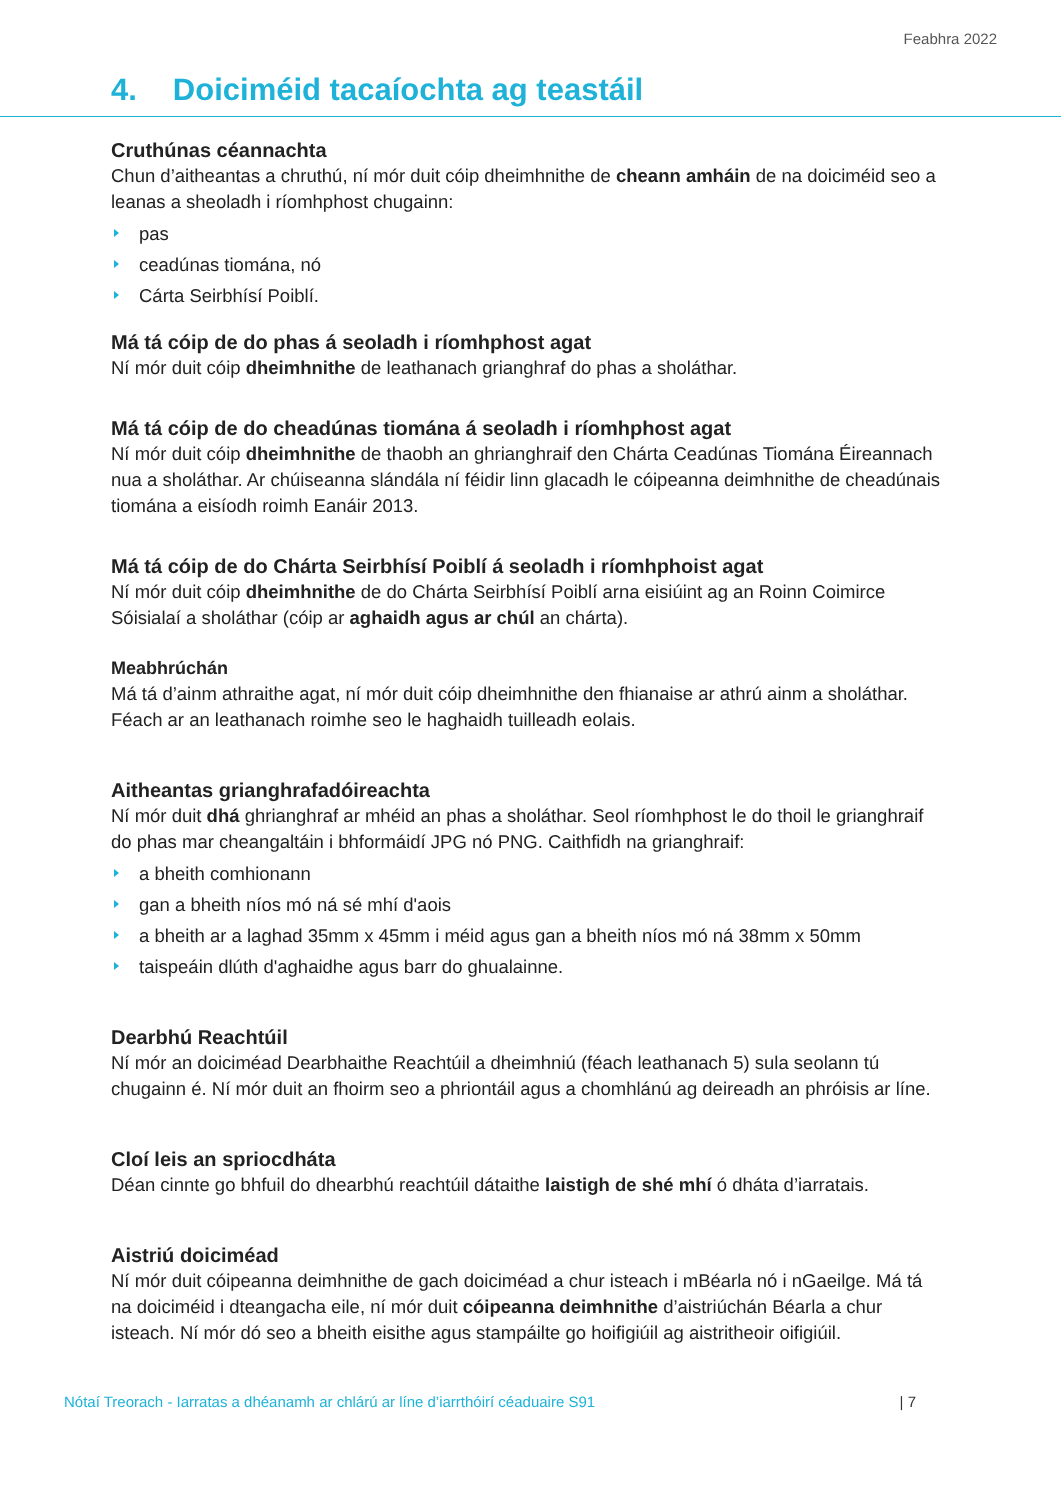Feabhra 2022
4. Doiciméid tacaíochta ag teastáil
Cruthúnas céannachta
Chun d’aitheantas a chruthú, ní mór duit cóip dheimhnithe de cheann amháin de na doiciméid seo a leanas a sheoladh i ríomhphost chugainn:
pas
ceadúnas tiomána, nó
Cárta Seirbhísí Poiblí.
Má tá cóip de do phas á seoladh i ríomhphost agat
Ní mór duit cóip dheimhnithe de leathanach grianghraf do phas a sholáthar.
Má tá cóip de do cheadúnas tiomána á seoladh i ríomhphost agat
Ní mór duit cóip dheimhnithe de thaobh an ghrianghraif den Chárta Ceadúnas Tiomána Éireannach nua a sholáthar. Ar chúiseanna slándála ní féidir linn glacadh le cóipeanna deimhnithe de cheadúnais tiomána a eisíodh roimh Eanáir 2013.
Má tá cóip de do Chárta Seirbhísí Poiblí á seoladh i ríomhphoist agat
Ní mór duit cóip dheimhnithe de do Chárta Seirbhísí Poiblí arna eisiúint ag an Roinn Coimirce Sóisialaí a sholáthar (cóip ar aghaidh agus ar chúl an chárta).
Meabhrúchán
Má tá d’ainm athraithe agat, ní mór duit cóip dheimhnithe den fhianaise ar athrú ainm a sholáthar. Féach ar an leathanach roimhe seo le haghaidh tuilleadh eolais.
Aitheantas grianghrafadóireachta
Ní mór duit dhá ghrianghraf ar mhéid an phas a sholáthar. Seol ríomhphost le do thoil le grianghraif do phas mar cheangaltáin i bhformáidí JPG nó PNG. Caithfidh na grianghraif:
a bheith comhionann
gan a bheith níos mó ná sé mhí d'aois
a bheith ar a laghad 35mm x 45mm i méid agus gan a bheith níos mó ná 38mm x 50mm
taispeáin dlúth d'aghaidhe agus barr do ghualainne.
Dearbhú Reachtúil
Ní mór an doiciméad Dearbhaithe Reachtúil a dheimhniú (féach leathanach 5) sula seolann tú chugainn é. Ní mór duit an fhoirm seo a phriontáil agus a chomhlánú ag deireadh an phróisis ar líne.
Cloí leis an spriocdháta
Déan cinnte go bhfuil do dhearbhú reachtúil dátaithe laistigh de shé mhí ó dháta d’iarratais.
Aistriú doiciméad
Ní mór duit cóipeanna deimhnithe de gach doiciméad a chur isteach i mBéarla nó i nGaeilge. Má tá na doiciméid i dteangacha eile, ní mór duit cóipeanna deimhnithe d’aistriúchán Béarla a chur isteach. Ní mór dó seo a bheith eisithe agus stampáilte go hoifigiúil ag aistritheoir oifigiúil.
Nótaí Treorach - Iarratas a dhéanamh ar chlárú ar líne d’iarrthóirí céaduaire S91 | 7